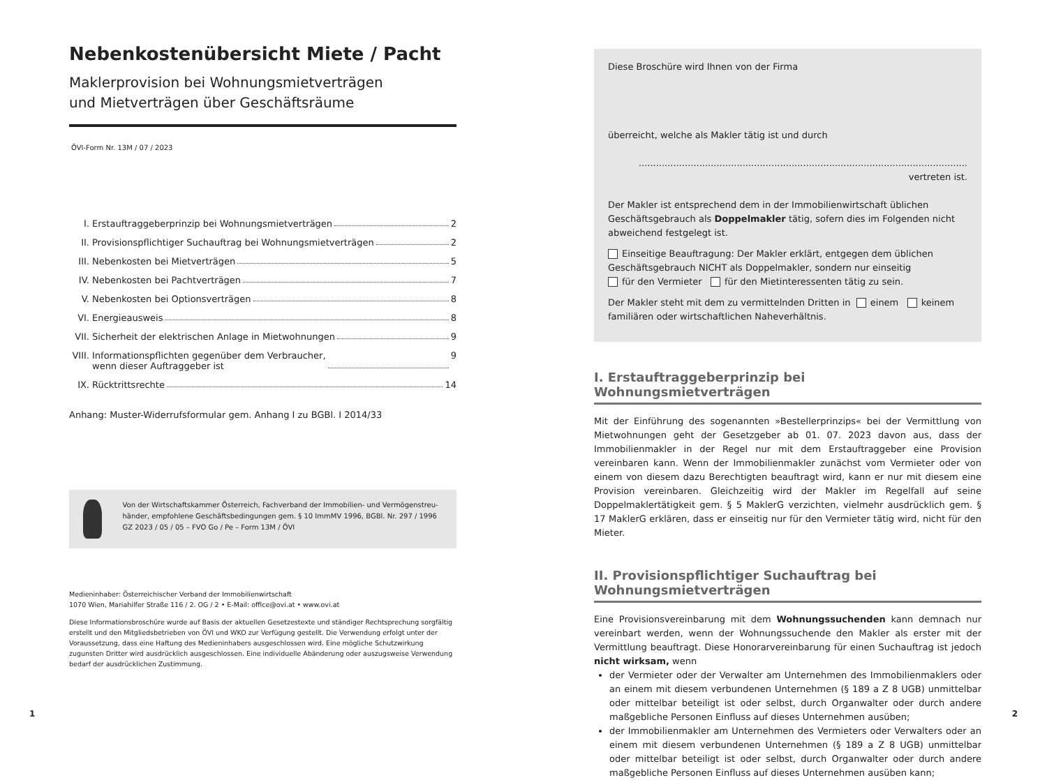Nebenkostenübersicht Miete / Pacht
Maklerprovision bei Wohnungsmietverträgen
und Mietverträgen über Geschäftsräume
ÖVI-Form Nr. 13M / 07 / 2023
I. Erstauftraggeberprinzip bei Wohnungsmietverträgen 2
II. Provisionspflichtiger Suchauftrag bei Wohnungsmietverträgen 2
III. Nebenkosten bei Mietverträgen 5
IV. Nebenkosten bei Pachtverträgen 7
V. Nebenkosten bei Optionsverträgen 8
VI. Energieausweis 8
VII. Sicherheit der elektrischen Anlage in Mietwohnungen 9
VIII. Informationspflichten gegenüber dem Verbraucher,
wenn dieser Auftraggeber ist 9
IX. Rücktrittsrechte 14
Anhang: Muster-Widerrufsformular gem. Anhang I zu BGBl. I 2014/33
Von der Wirtschaftskammer Österreich, Fachverband der Immobilien- und Vermögenstreu­händer, empfohlene Geschäftsbedingungen gem. § 10 ImmMV 1996, BGBl. Nr. 297 / 1996
GZ 2023 / 05 / 05 – FVO Go / Pe – Form 13M / ÖVI
Medieninhaber: Österreichischer Verband der Immobilienwirtschaft
1070 Wien, Mariahilfer Straße 116 / 2. OG / 2 • E-Mail: office@ovi.at • www.ovi.at
Diese Informationsbroschüre wurde auf Basis der aktuellen Gesetzestexte und ständiger Rechtsprechung sorgfältig erstellt und den Mitgliedsbetrieben von ÖVI und WKO zur Verfügung gestellt. Die Verwendung erfolgt unter der Voraussetzung, dass eine Haftung des Medieninhabers ausgeschlossen wird. Eine mögliche Schutzwirkung zugunsten Dritter wird ausdrücklich ausgeschlossen. Eine individuelle Abänderung oder auszugsweise Verwendung bedarf der ausdrücklichen Zustimmung.
Diese Broschüre wird Ihnen von der Firma
überreicht, welche als Makler tätig ist und durch
.................................................................................................................. vertreten ist.
Der Makler ist entsprechend dem in der Immobilienwirtschaft üblichen Geschäfts­gebrauch als Doppelmakler tätig, sofern dies im Folgenden nicht abweichend festgelegt ist.
Einseitige Beauftragung: Der Makler erklärt, entgegen dem üblichen Geschäftsgebrauch NICHT als Doppelmakler, sondern nur einseitig
für den Vermieter für den Mietinteressenten tätig zu sein.
Der Makler steht mit dem zu vermittelnden Dritten in einem keinem familiären oder wirtschaftlichen Naheverhältnis.
I. Erstauftraggeberprinzip bei Wohnungsmietverträgen
Mit der Einführung des sogenannten »Bestellerprinzips« bei der Vermittlung von Miet­wohnungen geht der Gesetzgeber ab 01. 07. 2023 davon aus, dass der Immobilienmakler in der Regel nur mit dem Erstauftraggeber eine Provision vereinbaren kann. Wenn der Immobilienmakler zunächst vom Vermieter oder von einem von diesem dazu Berechtigten beauftragt wird, kann er nur mit diesem eine Provision vereinbaren. Gleichzeitig wird der Makler im Regelfall auf seine Doppelmaklertätigkeit gem. § 5 MaklerG verzichten, vielmehr ausdrücklich gem. § 17 MaklerG erklären, dass er einseitig nur für den Vermieter tätig wird, nicht für den Mieter.
II. Provisionspflichtiger Suchauftrag bei Wohnungsmietverträgen
Eine Provisionsvereinbarung mit dem Wohnungssuchenden kann demnach nur vereinbart werden, wenn der Wohnungssuchende den Makler als erster mit der Vermittlung beauftragt. Diese Honorarvereinbarung für einen Suchauftrag ist jedoch nicht wirksam, wenn
der Vermieter oder der Verwalter am Unternehmen des Immobilienmaklers oder an einem mit diesem verbundenen Unternehmen (§ 189 a Z 8 UGB) unmittelbar oder mittelbar beteiligt ist oder selbst, durch Organwalter oder durch andere maßgebliche Personen Einfluss auf dieses Unternehmen ausüben;
der Immobilienmakler am Unternehmen des Vermieters oder Verwalters oder an einem mit diesem verbundenen Unternehmen (§ 189 a Z 8 UGB) unmittelbar oder mittelbar beteiligt ist oder selbst, durch Organwalter oder durch andere maßgebliche Personen Einfluss auf dieses Unternehmen ausüben kann;
1 2